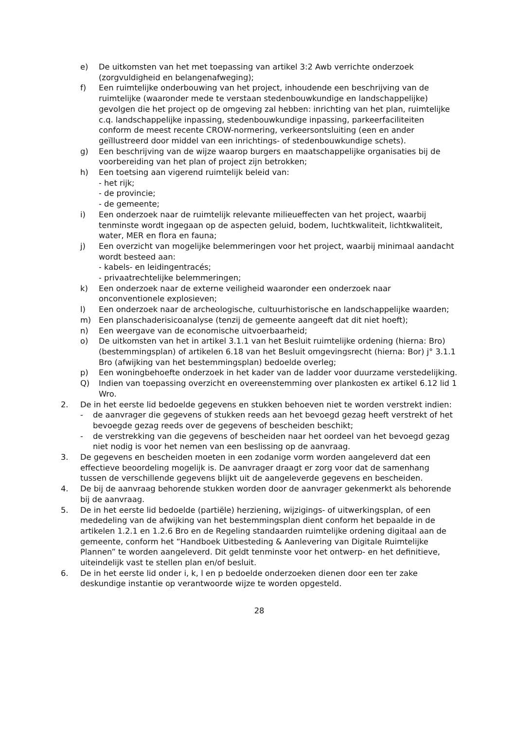e) De uitkomsten van het met toepassing van artikel 3:2 Awb verrichte onderzoek (zorgvuldigheid en belangenafweging);
f) Een ruimtelijke onderbouwing van het project, inhoudende een beschrijving van de ruimtelijke (waaronder mede te verstaan stedenbouwkundige en landschappelijke) gevolgen die het project op de omgeving zal hebben: inrichting van het plan, ruimtelijke c.q. landschappelijke inpassing, stedenbouwkundige inpassing, parkeerfaciliteiten conform de meest recente CROW-normering, verkeersontsluiting (een en ander geïllustreerd door middel van een inrichtings- of stedenbouwkundige schets).
g) Een beschrijving van de wijze waarop burgers en maatschappelijke organisaties bij de voorbereiding van het plan of project zijn betrokken;
h) Een toetsing aan vigerend ruimtelijk beleid van:
- het rijk;
- de provincie;
- de gemeente;
i) Een onderzoek naar de ruimtelijk relevante milieueffecten van het project, waarbij tenminste wordt ingegaan op de aspecten geluid, bodem, luchtkwaliteit, lichtkwaliteit, water, MER en flora en fauna;
j) Een overzicht van mogelijke belemmeringen voor het project, waarbij minimaal aandacht wordt besteed aan:
- kabels- en leidingentracés;
- privaatrechtelijke belemmeringen;
k) Een onderzoek naar de externe veiligheid waaronder een onderzoek naar onconventionele explosieven;
l) Een onderzoek naar de archeologische, cultuurhistorische en landschappelijke waarden;
m) Een planschaderisicoanalyse (tenzij de gemeente aangeeft dat dit niet hoeft);
n) Een weergave van de economische uitvoerbaarheid;
o) De uitkomsten van het in artikel 3.1.1 van het Besluit ruimtelijke ordening (hierna: Bro) (bestemmingsplan) of artikelen 6.18 van het Besluit omgevingsrecht (hierna: Bor) j° 3.1.1 Bro (afwijking van het bestemmingsplan) bedoelde overleg;
p) Een woningbehoefte onderzoek in het kader van de ladder voor duurzame verstedelijking.
Q) Indien van toepassing overzicht en overeenstemming over plankosten ex artikel 6.12 lid 1 Wro.
2. De in het eerste lid bedoelde gegevens en stukken behoeven niet te worden verstrekt indien:
- de aanvrager die gegevens of stukken reeds aan het bevoegd gezag heeft verstrekt of het bevoegde gezag reeds over de gegevens of bescheiden beschikt;
- de verstrekking van die gegevens of bescheiden naar het oordeel van het bevoegd gezag niet nodig is voor het nemen van een beslissing op de aanvraag.
3. De gegevens en bescheiden moeten in een zodanige vorm worden aangeleverd dat een effectieve beoordeling mogelijk is. De aanvrager draagt er zorg voor dat de samenhang tussen de verschillende gegevens blijkt uit de aangeleverde gegevens en bescheiden.
4. De bij de aanvraag behorende stukken worden door de aanvrager gekenmerkt als behorende bij de aanvraag.
5. De in het eerste lid bedoelde (partiële) herziening, wijzigings- of uitwerkingsplan, of een mededeling van de afwijking van het bestemmingsplan dient conform het bepaalde in de artikelen 1.2.1 en 1.2.6 Bro en de Regeling standaarden ruimtelijke ordening digitaal aan de gemeente, conform het “Handboek Uitbesteding & Aanlevering van Digitale Ruimtelijke Plannen” te worden aangeleverd. Dit geldt tenminste voor het ontwerp- en het definitieve, uiteindelijk vast te stellen plan en/of besluit.
6. De in het eerste lid onder i, k, l en p bedoelde onderzoeken dienen door een ter zake deskundige instantie op verantwoorde wijze te worden opgesteld.
28